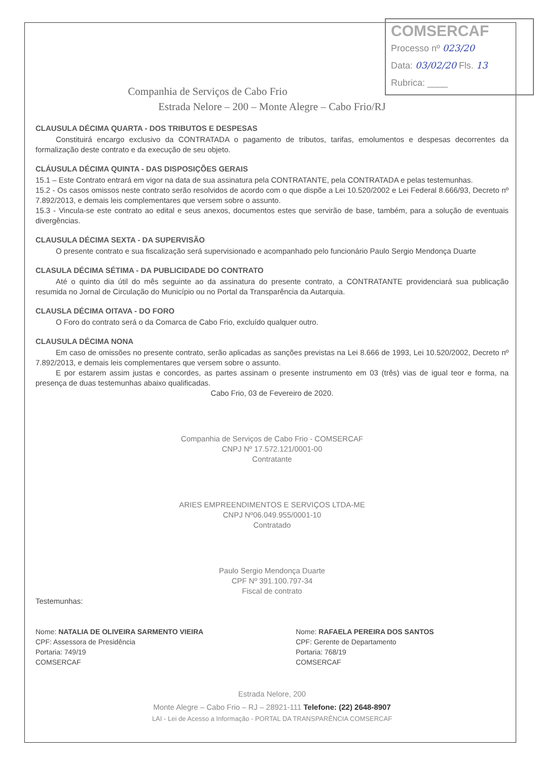COMSERCAF
Processo nº 023/20
Data: 03/02/20 Fls. 13
Rubrica: ____
Companhia de Serviços de Cabo Frio
Estrada Nelore – 200 – Monte Alegre – Cabo Frio/RJ
CLAUSULA DÉCIMA QUARTA - DOS TRIBUTOS E DESPESAS
Constituirá encargo exclusivo da CONTRATADA o pagamento de tributos, tarifas, emolumentos e despesas decorrentes da formalização deste contrato e da execução de seu objeto.
CLÁUSULA DÉCIMA QUINTA - DAS DISPOSIÇÕES GERAIS
15.1 – Este Contrato entrará em vigor na data de sua assinatura pela CONTRATANTE, pela CONTRATADA e pelas testemunhas.
15.2 - Os casos omissos neste contrato serão resolvidos de acordo com o que dispõe a Lei 10.520/2002 e Lei Federal 8.666/93, Decreto nº 7.892/2013, e demais leis complementares que versem sobre o assunto.
15.3 - Vincula-se este contrato ao edital e seus anexos, documentos estes que servirão de base, também, para a solução de eventuais divergências.
CLAUSULA DÉCIMA SEXTA - DA SUPERVISÃO
O presente contrato e sua fiscalização será supervisionado e acompanhado pelo funcionário Paulo Sergio Mendonça Duarte
CLASULA DÉCIMA SÉTIMA - DA PUBLICIDADE DO CONTRATO
Até o quinto dia útil do mês seguinte ao da assinatura do presente contrato, a CONTRATANTE providenciará sua publicação resumida no Jornal de Circulação do Município ou no Portal da Transparência da Autarquia.
CLAUSLA DÉCIMA OITAVA - DO FORO
O Foro do contrato será o da Comarca de Cabo Frio, excluído qualquer outro.
CLAUSULA DÉCIMA NONA
Em caso de omissões no presente contrato, serão aplicadas as sanções previstas na Lei 8.666 de 1993, Lei 10.520/2002, Decreto nº 7.892/2013, e demais leis complementares que versem sobre o assunto.
E por estarem assim justas e concordes, as partes assinam o presente instrumento em 03 (três) vias de igual teor e forma, na presença de duas testemunhas abaixo qualificadas.
Cabo Frio, 03 de Fevereiro de 2020.
Companhia de Serviços de Cabo Frio - COMSERCAF
CNPJ Nº 17.572.121/0001-00
Contratante
ARIES EMPREENDIMENTOS E SERVIÇOS LTDA-ME
CNPJ Nº06.049.955/0001-10
Contratado
Paulo Sergio Mendonça Duarte
CPF Nº 391.100.797-34
Fiscal de contrato
Testemunhas:
Nome: NATALIA DE OLIVEIRA SARMENTO VIEIRA
CPF: Assessora de Presidência
Portaria: 749/19
COMSERCAF
Nome: RAFAELA PEREIRA DOS SANTOS
CPF: Gerente de Departamento
Portaria: 768/19
COMSERCAF
Estrada Nelore, 200
Monte Alegre – Cabo Frio – RJ – 28921-111 Telefone: (22) 2648-8907
LAI - Lei de Acesso a Informação - PORTAL DA TRANSPARÊNCIA COMSERCAF